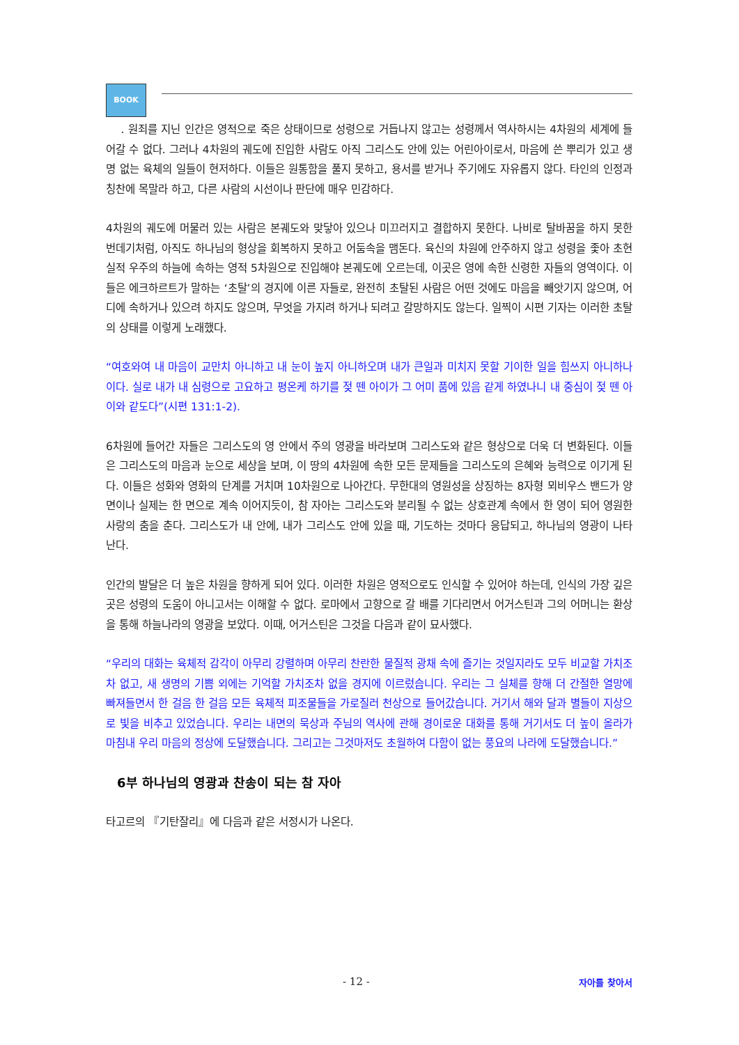BOOK
. 원죄를 지닌 인간은 영적으로 죽은 상태이므로 성령으로 거듭나지 않고는 성령께서 역사하시는 4차원의 세계에 들어갈 수 없다. 그러나 4차원의 궤도에 진입한 사람도 아직 그리스도 안에 있는 어린아이로서, 마음에 쓴 뿌리가 있고 생명 없는 육체의 일들이 현저하다. 이들은 원통함을 풀지 못하고, 용서를 받거나 주기에도 자유롭지 않다. 타인의 인정과 칭찬에 목말라 하고, 다른 사람의 시선이나 판단에 매우 민감하다.
4차원의 궤도에 머물러 있는 사람은 본궤도와 맞닿아 있으나 미끄러지고 결합하지 못한다. 나비로 탈바꿈을 하지 못한 번데기처럼, 아직도 하나님의 형상을 회복하지 못하고 어둠속을 맴돈다. 육신의 차원에 안주하지 않고 성령을 좇아 초현실적 우주의 하늘에 속하는 영적 5차원으로 진입해야 본궤도에 오르는데, 이곳은 영에 속한 신령한 자들의 영역이다. 이들은 에크하르트가 말하는 ‘초탈’의 경지에 이른 자들로, 완전히 초탈된 사람은 어떤 것에도 마음을 빼앗기지 않으며, 어디에 속하거나 있으려 하지도 않으며, 무엇을 가지려 하거나 되려고 갈망하지도 않는다. 일찍이 시편 기자는 이러한 초탈의 상태를 이렇게 노래했다.
“여호와여 내 마음이 교만치 아니하고 내 눈이 높지 아니하오며 내가 큰일과 미치지 못할 기이한 일을 힘쓰지 아니하나이다. 실로 내가 내 심령으로 고요하고 평온케 하기를 젖 뗀 아이가 그 어미 품에 있음 같게 하였나니 내 중심이 젖 뗀 아이와 같도다”(시편 131:1-2).
6차원에 들어간 자들은 그리스도의 영 안에서 주의 영광을 바라보며 그리스도와 같은 형상으로 더욱 더 변화된다. 이들은 그리스도의 마음과 눈으로 세상을 보며, 이 땅의 4차원에 속한 모든 문제들을 그리스도의 은혜와 능력으로 이기게 된다. 이들은 성화와 영화의 단계를 거치며 10차원으로 나아간다. 무한대의 영원성을 상징하는 8자형 뫼비우스 밴드가 양면이나 실제는 한 면으로 계속 이어지듯이, 참 자아는 그리스도와 분리될 수 없는 상호관계 속에서 한 영이 되어 영원한 사랑의 춤을 춘다. 그리스도가 내 안에, 내가 그리스도 안에 있을 때, 기도하는 것마다 응답되고, 하나님의 영광이 나타난다.
인간의 발달은 더 높은 차원을 향하게 되어 있다. 이러한 차원은 영적으로도 인식할 수 있어야 하는데, 인식의 가장 깊은 곳은 성령의 도움이 아니고서는 이해할 수 없다. 로마에서 고향으로 갈 배를 기다리면서 어거스틴과 그의 어머니는 환상을 통해 하늘나라의 영광을 보았다. 이때, 어거스틴은 그것을 다음과 같이 묘사했다.
“우리의 대화는 육체적 감각이 아무리 강렬하며 아무리 찬란한 물질적 광채 속에 즐기는 것일지라도 모두 비교할 가치조차 없고, 새 생명의 기쁨 외에는 기억할 가치조차 없을 경지에 이르렀습니다. 우리는 그 실체를 향해 더 간절한 열망에 빠져들면서 한 걸음 한 걸음 모든 육체적 피조물들을 가로질러 천상으로 들어갔습니다. 거기서 해와 달과 별들이 지상으로 빛을 비추고 있었습니다. 우리는 내면의 묵상과 주님의 역사에 관해 경이로운 대화를 통해 거기서도 더 높이 올라가 마침내 우리 마음의 정상에 도달했습니다. 그리고는 그것마저도 초월하여 다함이 없는 풍요의 나라에 도달했습니다.”
6부 하나님의 영광과 찬송이 되는 참 자아
타고르의 『기탄잘리』에 다음과 같은 서정시가 나온다.
- 12 - 자아를 찾아서